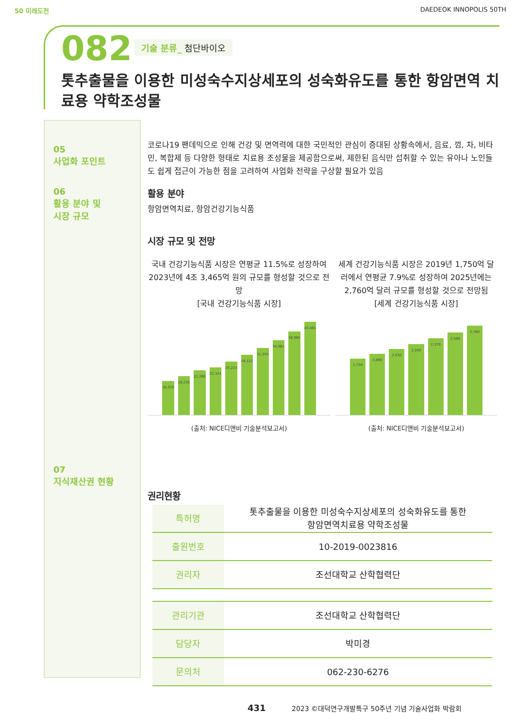50 미래도전 DAEDEOK INNOPOLIS 50TH
082 기술 분류_ 첨단바이오
톳추출물을 이용한 미성숙수지상세포의 성숙화유도를 통한 항암면역 치료용 약학조성물
05
사업화 포인트
06
활용 분야 및
시장 규모
07
지식재산권 현황
코로나19 팬데믹으로 인해 건강 및 면역력에 대한 국민적인 관심이 증대된 상황속에서, 음료, 껌, 차, 비타민, 복합제 등 다양한 형태로 치료용 조성물을 제공함으로써, 제한된 음식만 섭취할 수 있는 유아나 노인들도 쉽게 접근이 가능한 점을 고려하여 사업화 전략을 구상할 필요가 있음
활용 분야
항암면역치료, 항암건강기능식품
시장 규모 및 전망
국내 건강기능식품 시장은 연평균 11.5%로 성장하여 2023년에 4조 3,465억 원의 규모를 형성할 것으로 전망
[국내 건강기능식품 시장]
16,310 18,230 21,260 22,374 25,221 28,121 31,355 34,961 38,982 43,465
(출처: NICE디앤비 기술분석보고서)
세계 건강기능식품 시장은 2019년 1,750억 달러에서 연평균 7.9%로 성장하여 2025년에는 2,760억 달러 규모를 형성할 것으로 전망됨
[세계 건강기능식품 시장]
1,750 1,890 2,030 2,200 2,370 2,560 2,760
(출처: NICE디앤비 기술분석보고서)
권리현황
| 특허명 | 톳추출물을 이용한 미성숙수지상세포의 성숙화유도를 통한 항암면역치료용 약학조성물 |
| 출원번호 | 10-2019-0023816 |
| 권리자 | 조선대학교 산학협력단 |
| 관리기관 | 조선대학교 산학협력단 |
| 담당자 | 박미경 |
| 문의처 | 062-230-6276 |
431 2023 ©대덕연구개발특구 50주년 기념 기술사업화 박람회